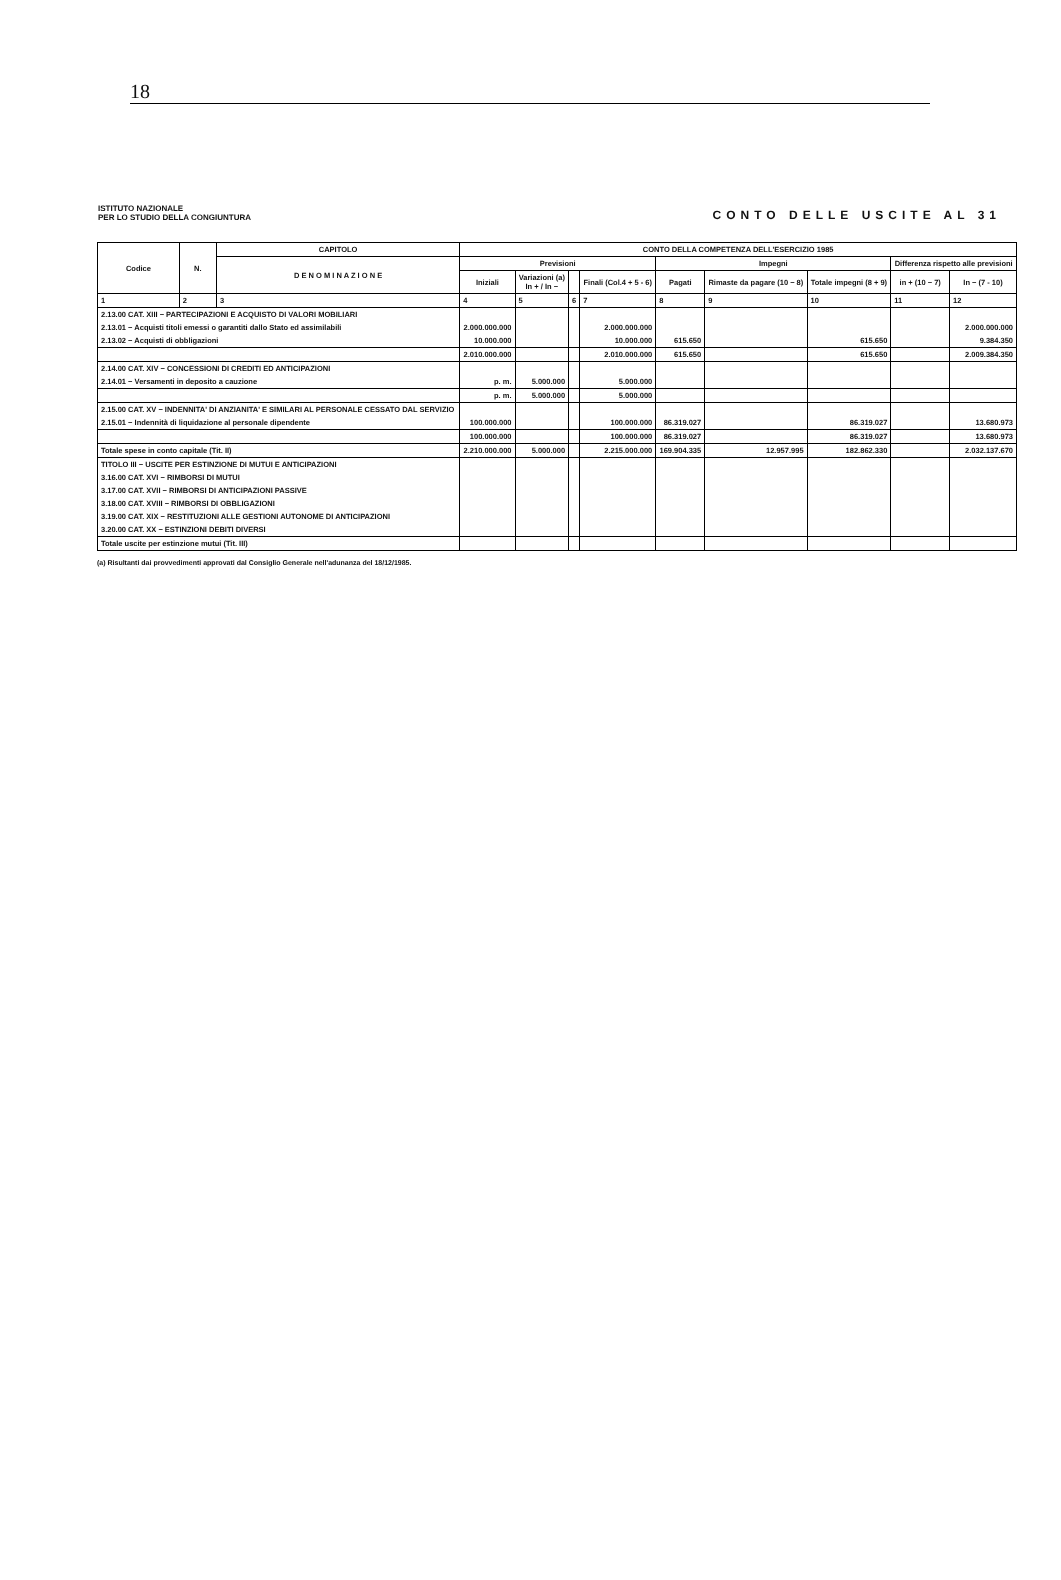18
ISTITUTO NAZIONALE
PER LO STUDIO DELLA CONGIUNTURA
CONTO DELLE USCITE AL 31
| Codice | N. | CAPITOLO | CONTO DELLA COMPETENZA DELL'ESERCIZIO 1985 | | | | | | | | |
| --- | --- | --- | --- | --- | --- | --- | --- | --- | --- | --- | --- |
| | | D E N O M I N A Z I O N E | Previsioni | | | | Impegni | | | Differenza rispetto alle previsioni | |
| | | | Iniziali | Variazioni (a) In + / In − | | Finali (Col.4 + 5 - 6) | Pagati | Rimaste da pagare (10 − 8) | Totale impegni (8 + 9) | in + (10 − 7) | In − (7 - 10) |
| 1 | 2 | 3 | 4 | 5 | 6 | 7 | 8 | 9 | 10 | 11 | 12 |
| 2.13.00 CAT. XIII − PARTECIPAZIONI E ACQUISTO DI VALORI MOBILIARI | | | | | | | | | | | |
| 2.13.01 − Acquisti titoli emessi o garantiti dallo Stato ed assimilabili | | | 2.000.000.000 | | | 2.000.000.000 | | | | | 2.000.000.000 |
| 2.13.02 − Acquisti di obbligazioni | | | 10.000.000 | | | 10.000.000 | 615.650 | | 615.650 | | 9.384.350 |
| | | | 2.010.000.000 | | | 2.010.000.000 | 615.650 | | 615.650 | | 2.009.384.350 |
| 2.14.00 CAT. XIV − CONCESSIONI DI CREDITI ED ANTICIPAZIONI | | | | | | | | | | | |
| 2.14.01 − Versamenti in deposito a cauzione | | | p. m. | 5.000.000 | | 5.000.000 | | | | | |
| | | | p. m. | 5.000.000 | | 5.000.000 | | | | | |
| 2.15.00 CAT. XV − INDENNITA' DI ANZIANITA' E SIMILARI AL PERSONALE CESSATO DAL SERVIZIO | | | | | | | | | | | |
| 2.15.01 − Indennità di liquidazione al personale dipendente | | | 100.000.000 | | | 100.000.000 | 86.319.027 | | 86.319.027 | | 13.680.973 |
| | | | 100.000.000 | | | 100.000.000 | 86.319.027 | | 86.319.027 | | 13.680.973 |
| Totale spese in conto capitale (Tit. II) | | | 2.210.000.000 | 5.000.000 | | 2.215.000.000 | 169.904.335 | 12.957.995 | 182.862.330 | | 2.032.137.670 |
| TITOLO III − USCITE PER ESTINZIONE DI MUTUI E ANTICIPAZIONI | | | | | | | | | | | |
| 3.16.00 CAT. XVI − RIMBORSI DI MUTUI | | | | | | | | | | | |
| 3.17.00 CAT. XVII − RIMBORSI DI ANTICIPAZIONI PASSIVE | | | | | | | | | | | |
| 3.18.00 CAT. XVIII − RIMBORSI DI OBBLIGAZIONI | | | | | | | | | | | |
| 3.19.00 CAT. XIX − RESTITUZIONI ALLE GESTIONI AUTONOME DI ANTICIPAZIONI | | | | | | | | | | | |
| 3.20.00 CAT. XX − ESTINZIONI DEBITI DIVERSI | | | | | | | | | | | |
| Totale uscite per estinzione mutui (Tit. III) | | | | | | | | | | | |
(a) Risultanti dai provvedimenti approvati dal Consiglio Generale nell'adunanza del 18/12/1985.